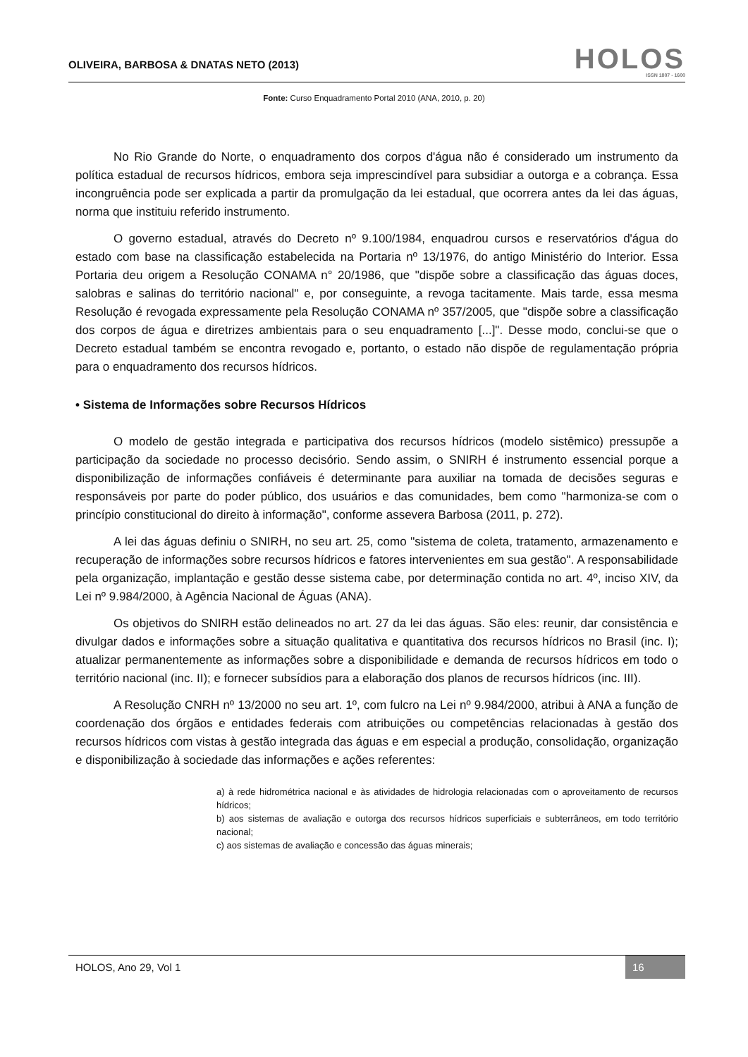OLIVEIRA, BARBOSA & DNATAS NETO (2013)
HOLOS
ISSN 1807 - 1600
Fonte: Curso Enquadramento Portal 2010 (ANA, 2010, p. 20)
No Rio Grande do Norte, o enquadramento dos corpos d'água não é considerado um instrumento da política estadual de recursos hídricos, embora seja imprescindível para subsidiar a outorga e a cobrança. Essa incongruência pode ser explicada a partir da promulgação da lei estadual, que ocorrera antes da lei das águas, norma que instituiu referido instrumento.
O governo estadual, através do Decreto nº 9.100/1984, enquadrou cursos e reservatórios d'água do estado com base na classificação estabelecida na Portaria nº 13/1976, do antigo Ministério do Interior. Essa Portaria deu origem a Resolução CONAMA n° 20/1986, que "dispõe sobre a classificação das águas doces, salobras e salinas do território nacional" e, por conseguinte, a revoga tacitamente. Mais tarde, essa mesma Resolução é revogada expressamente pela Resolução CONAMA nº 357/2005, que "dispõe sobre a classificação dos corpos de água e diretrizes ambientais para o seu enquadramento [...]". Desse modo, conclui-se que o Decreto estadual também se encontra revogado e, portanto, o estado não dispõe de regulamentação própria para o enquadramento dos recursos hídricos.
• Sistema de Informações sobre Recursos Hídricos
O modelo de gestão integrada e participativa dos recursos hídricos (modelo sistêmico) pressupõe a participação da sociedade no processo decisório. Sendo assim, o SNIRH é instrumento essencial porque a disponibilização de informações confiáveis é determinante para auxiliar na tomada de decisões seguras e responsáveis por parte do poder público, dos usuários e das comunidades, bem como "harmoniza-se com o princípio constitucional do direito à informação", conforme assevera Barbosa (2011, p. 272).
A lei das águas definiu o SNIRH, no seu art. 25, como "sistema de coleta, tratamento, armazenamento e recuperação de informações sobre recursos hídricos e fatores intervenientes em sua gestão". A responsabilidade pela organização, implantação e gestão desse sistema cabe, por determinação contida no art. 4º, inciso XIV, da Lei nº 9.984/2000, à Agência Nacional de Águas (ANA).
Os objetivos do SNIRH estão delineados no art. 27 da lei das águas. São eles: reunir, dar consistência e divulgar dados e informações sobre a situação qualitativa e quantitativa dos recursos hídricos no Brasil (inc. I); atualizar permanentemente as informações sobre a disponibilidade e demanda de recursos hídricos em todo o território nacional (inc. II); e fornecer subsídios para a elaboração dos planos de recursos hídricos (inc. III).
A Resolução CNRH nº 13/2000 no seu art. 1º, com fulcro na Lei nº 9.984/2000, atribui à ANA a função de coordenação dos órgãos e entidades federais com atribuições ou competências relacionadas à gestão dos recursos hídricos com vistas à gestão integrada das águas e em especial a produção, consolidação, organização e disponibilização à sociedade das informações e ações referentes:
a) à rede hidrométrica nacional e às atividades de hidrologia relacionadas com o aproveitamento de recursos hídricos;
b) aos sistemas de avaliação e outorga dos recursos hídricos superficiais e subterrâneos, em todo território nacional;
c) aos sistemas de avaliação e concessão das águas minerais;
HOLOS, Ano 29, Vol 1 16